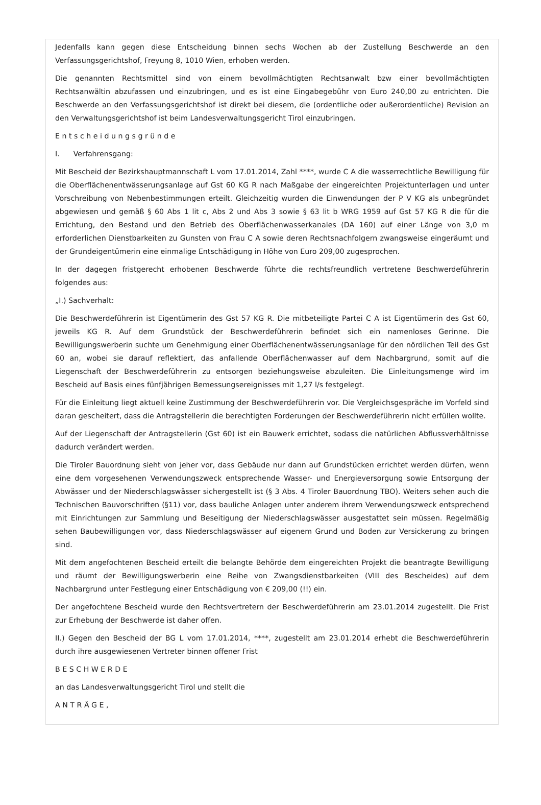Jedenfalls kann gegen diese Entscheidung binnen sechs Wochen ab der Zustellung Beschwerde an den Verfassungsgerichtshof, Freyung 8, 1010 Wien, erhoben werden.
Die genannten Rechtsmittel sind von einem bevollmächtigten Rechtsanwalt bzw einer bevollmächtigten Rechtsanwältin abzufassen und einzubringen, und es ist eine Eingabegebühr von Euro 240,00 zu entrichten. Die Beschwerde an den Verfassungsgerichtshof ist direkt bei diesem, die (ordentliche oder außerordentliche) Revision an den Verwaltungsgerichtshof ist beim Landesverwaltungsgericht Tirol einzubringen.
E n t s c h e i d u n g s g r ü n d e
I. Verfahrensgang:
Mit Bescheid der Bezirkshauptmannschaft L vom 17.01.2014, Zahl ****, wurde C A die wasserrechtliche Bewilligung für die Oberflächenentwässerungsanlage auf Gst 60 KG R nach Maßgabe der eingereichten Projektunterlagen und unter Vorschreibung von Nebenbestimmungen erteilt. Gleichzeitig wurden die Einwendungen der P V KG als unbegründet abgewiesen und gemäß § 60 Abs 1 lit c, Abs 2 und Abs 3 sowie § 63 lit b WRG 1959 auf Gst 57 KG R die für die Errichtung, den Bestand und den Betrieb des Oberflächenwasserkanales (DA 160) auf einer Länge von 3,0 m erforderlichen Dienstbarkeiten zu Gunsten von Frau C A sowie deren Rechtsnachfolgern zwangsweise eingeräumt und der Grundeigentümerin eine einmalige Entschädigung in Höhe von Euro 209,00 zugesprochen.
In der dagegen fristgerecht erhobenen Beschwerde führte die rechtsfreundlich vertretene Beschwerdeführerin folgendes aus:
„I.) Sachverhalt:
Die Beschwerdeführerin ist Eigentümerin des Gst 57 KG R. Die mitbeteiligte Partei C A ist Eigentümerin des Gst 60, jeweils KG R. Auf dem Grundstück der Beschwerdeführerin befindet sich ein namenloses Gerinne. Die Bewilligungswerberin suchte um Genehmigung einer Oberflächenentwässerungsanlage für den nördlichen Teil des Gst 60 an, wobei sie darauf reflektiert, das anfallende Oberflächenwasser auf dem Nachbargrund, somit auf die Liegenschaft der Beschwerdeführerin zu entsorgen beziehungsweise abzuleiten. Die Einleitungsmenge wird im Bescheid auf Basis eines fünfjährigen Bemessungsereignisses mit 1,27 l/s festgelegt.
Für die Einleitung liegt aktuell keine Zustimmung der Beschwerdeführerin vor. Die Vergleichsgespräche im Vorfeld sind daran gescheitert, dass die Antragstellerin die berechtigten Forderungen der Beschwerdeführerin nicht erfüllen wollte.
Auf der Liegenschaft der Antragstellerin (Gst 60) ist ein Bauwerk errichtet, sodass die natürlichen Abflussverhältnisse dadurch verändert werden.
Die Tiroler Bauordnung sieht von jeher vor, dass Gebäude nur dann auf Grundstücken errichtet werden dürfen, wenn eine dem vorgesehenen Verwendungszweck entsprechende Wasser- und Energieversorgung sowie Entsorgung der Abwässer und der Niederschlagswässer sichergestellt ist (§ 3 Abs. 4 Tiroler Bauordnung TBO). Weiters sehen auch die Technischen Bauvorschriften (§11) vor, dass bauliche Anlagen unter anderem ihrem Verwendungszweck entsprechend mit Einrichtungen zur Sammlung und Beseitigung der Niederschlagswässer ausgestattet sein müssen. Regelmäßig sehen Baubewilligungen vor, dass Niederschlagswässer auf eigenem Grund und Boden zur Versickerung zu bringen sind.
Mit dem angefochtenen Bescheid erteilt die belangte Behörde dem eingereichten Projekt die beantragte Bewilligung und räumt der Bewilligungswerberin eine Reihe von Zwangsdienstbarkeiten (VIII des Bescheides) auf dem Nachbargrund unter Festlegung einer Entschädigung von € 209,00 (!!) ein.
Der angefochtene Bescheid wurde den Rechtsvertretern der Beschwerdeführerin am 23.01.2014 zugestellt. Die Frist zur Erhebung der Beschwerde ist daher offen.
II.) Gegen den Bescheid der BG L vom 17.01.2014, ****, zugestellt am 23.01.2014 erhebt die Beschwerdeführerin durch ihre ausgewiesenen Vertreter binnen offener Frist
B E S C H W E R D E
an das Landesverwaltungsgericht Tirol und stellt die
A N T R Ä G E ,